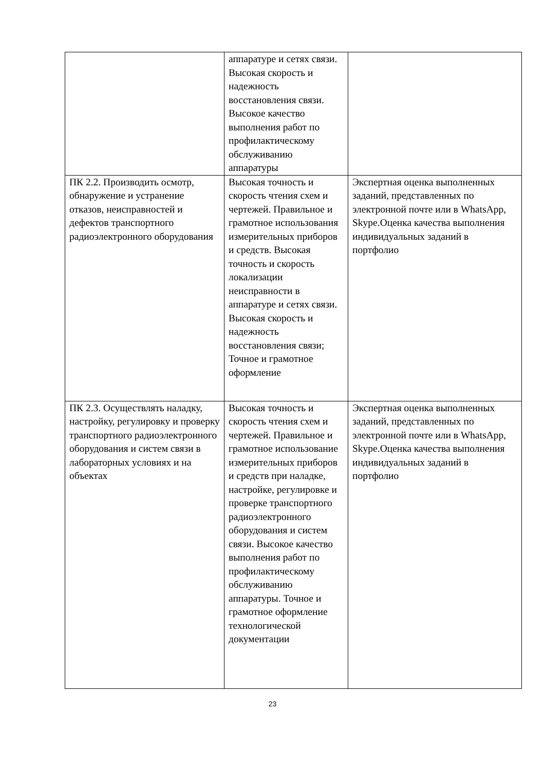| | аппаратуре и сетях связи. Высокая скорость и надежность восстановления связи. Высокое качество выполнения работ по профилактическому обслуживанию аппаратуры | |
| ПК 2.2. Производить осмотр, обнаружение и устранение отказов, неисправностей и дефектов транспортного радиоэлектронного оборудования | Высокая точность и скорость чтения схем и чертежей. Правильное и грамотное использования измерительных приборов и средств. Высокая точность и скорость локализации неисправности в аппаратуре и сетях связи. Высокая скорость и надежность восстановления связи; Точное и грамотное оформление | Экспертная оценка выполненных заданий, представленных по электронной почте или в WhatsApp, Skype.Оценка качества выполнения индивидуальных заданий в портфолио |
| ПК 2.3. Осуществлять наладку, настройку, регулировку и проверку транспортного радиоэлектронного оборудования и систем связи в лабораторных условиях и на объектах | Высокая точность и скорость чтения схем и чертежей. Правильное и грамотное использование измерительных приборов и средств при наладке, настройке, регулировке и проверке транспортного радиоэлектронного оборудования и систем связи. Высокое качество выполнения работ по профилактическому обслуживанию аппаратуры. Точное и грамотное оформление технологической документации | Экспертная оценка выполненных заданий, представленных по электронной почте или в WhatsApp, Skype.Оценка качества выполнения индивидуальных заданий в портфолио |
23